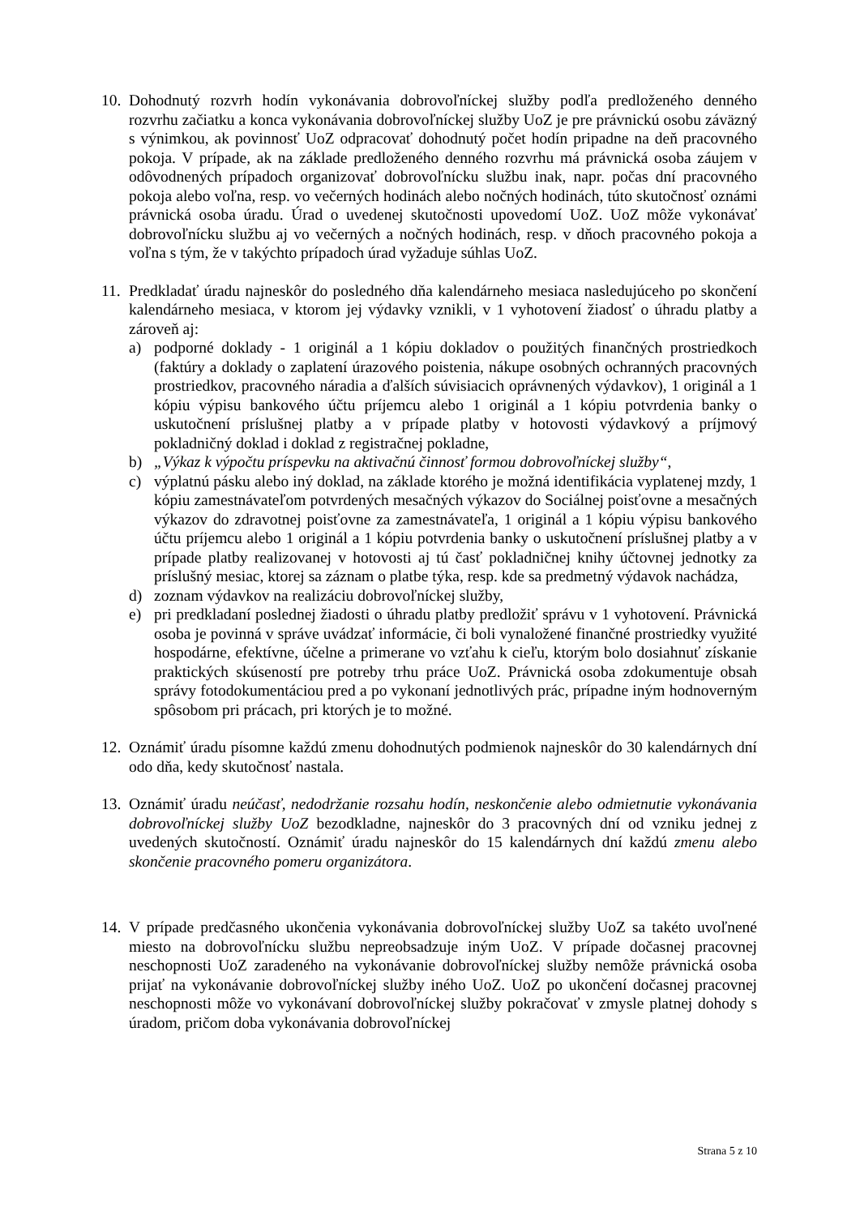10.
Dohodnutý rozvrh hodín vykonávania dobrovoľníckej služby podľa predloženého denného rozvrhu začiatku a konca vykonávania dobrovoľníckej služby UoZ je pre právnickú osobu záväzný s výnimkou, ak povinnosť UoZ odpracovať dohodnutý počet hodín pripadne na deň pracovného pokoja. V prípade, ak na základe predloženého denného rozvrhu má právnická osoba záujem v odôvodnených prípadoch organizovať dobrovoľnícku službu inak, napr. počas dní pracovného pokoja alebo voľna, resp. vo večerných hodinách alebo nočných hodinách, túto skutočnosť oznámi právnická osoba úradu. Úrad o uvedenej skutočnosti upovedomí UoZ. UoZ môže vykonávať dobrovoľnícku službu aj vo večerných a nočných hodinách, resp. v dňoch pracovného pokoja a voľna s tým, že v takýchto prípadoch úrad vyžaduje súhlas UoZ.
11.
Predkladať úradu najneskôr do posledného dňa kalendárneho mesiaca nasledujúceho po skončení kalendárneho mesiaca, v ktorom jej výdavky vznikli, v 1 vyhotovení žiadosť o úhradu platby a zároveň aj:
a) podporné doklady - 1 originál a 1 kópiu dokladov o použitých finančných prostriedkoch (faktúry a doklady o zaplatení úrazového poistenia, nákupe osobných ochranných pracovných prostriedkov, pracovného náradia a ďalších súvisiacich oprávnených výdavkov), 1 originál a 1 kópiu výpisu bankového účtu príjemcu alebo 1 originál a 1 kópiu potvrdenia banky o uskutočnení príslušnej platby a v prípade platby v hotovosti výdavkový a príjmový pokladničný doklad i doklad z registračnej pokladne,
b) „Výkaz k výpočtu príspevku na aktivačnú činnosť formou dobrovoľníckej služby“,
c) výplatnú pásku alebo iný doklad, na základe ktorého je možná identifikácia vyplatenej mzdy, 1 kópiu zamestnávateľom potvrdených mesačných výkazov do Sociálnej poisťovne a mesačných výkazov do zdravotnej poisťovne za zamestnávateľa, 1 originál a 1 kópiu výpisu bankového účtu príjemcu alebo 1 originál a 1 kópiu potvrdenia banky o uskutočnení príslušnej platby a v prípade platby realizovanej v hotovosti aj tú časť pokladničnej knihy účtovnej jednotky za príslušný mesiac, ktorej sa záznam o platbe týka, resp. kde sa predmetný výdavok nachádza,
d) zoznam výdavkov na realizáciu dobrovoľníckej služby,
e) pri predkladaní poslednej žiadosti o úhradu platby predložiť správu v 1 vyhotovení. Právnická osoba je povinná v správe uvádzať informácie, či boli vynaložené finančné prostriedky využité hospodárne, efektívne, účelne a primerane vo vzťahu k cieľu, ktorým bolo dosiahnuť získanie praktických skúseností pre potreby trhu práce UoZ. Právnická osoba zdokumentuje obsah správy fotodokumentáciou pred a po vykonaní jednotlivých prác, prípadne iným hodnoverným spôsobom pri prácach, pri ktorých je to možné.
12.
Oznámiť úradu písomne každú zmenu dohodnutých podmienok najneskôr do 30 kalendárnych dní odo dňa, kedy skutočnosť nastala.
13.
Oznámiť úradu neúčasť, nedodržanie rozsahu hodín, neskončenie alebo odmietnutie vykonávania dobrovoľníckej služby UoZ bezodkladne, najneskôr do 3 pracovných dní od vzniku jednej z uvedených skutočností. Oznámiť úradu najneskôr do 15 kalendárnych dní každú zmenu alebo skončenie pracovného pomeru organizátora.
14.
V prípade predčasného ukončenia vykonávania dobrovoľníckej služby UoZ sa takéto uvoľnené miesto na dobrovoľnícku službu nepreobsadzuje iným UoZ. V prípade dočasnej pracovnej neschopnosti UoZ zaradeného na vykonávanie dobrovoľníckej služby nemôže právnická osoba prijať na vykonávanie dobrovoľníckej služby iného UoZ. UoZ po ukončení dočasnej pracovnej neschopnosti môže vo vykonávaní dobrovoľníckej služby pokračovať v zmysle platnej dohody s úradom, pričom doba vykonávania dobrovoľníckej
Strana 5 z 10